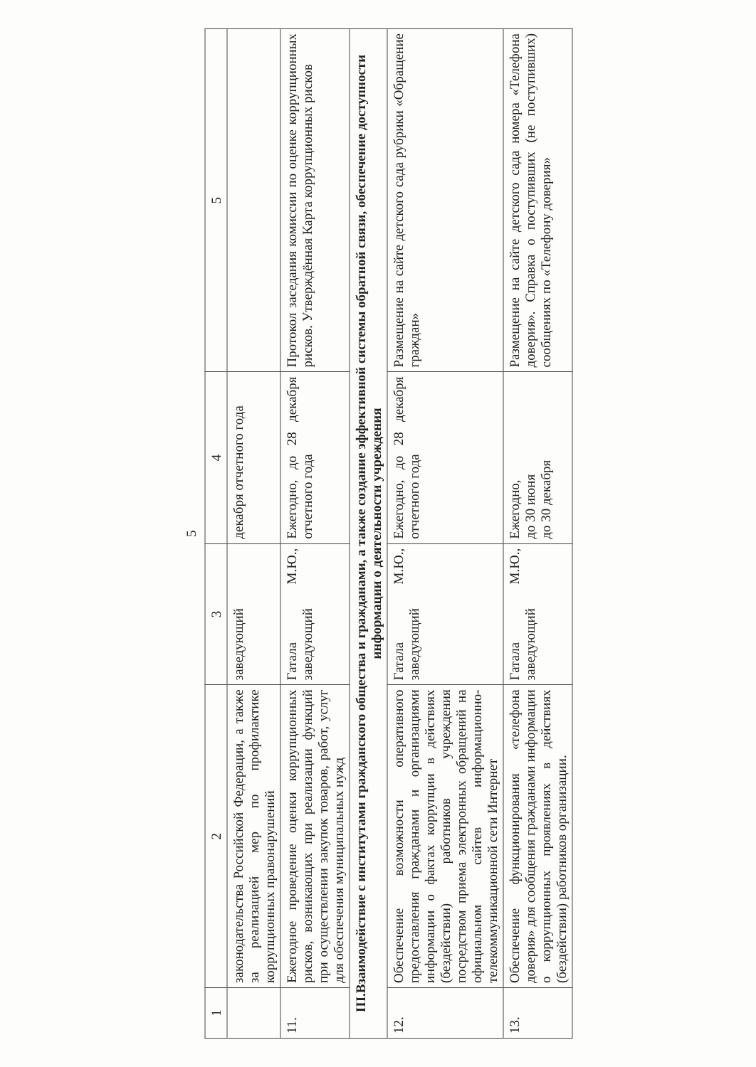5
| 1 | 2 | 3 | 4 | 5 |
| --- | --- | --- | --- | --- |
| | законодательства Российской Федерации, а также за реализацией мер по профилактике коррупционных правонарушений | заведующий | декабря отчетного года | |
| 11. | Ежегодное проведение оценки коррупционных рисков, возникающих при реализации функций при осуществлении закупок товаров, работ, услуг для обеспечения муниципальных нужд | Гатала М.Ю., заведующий | Ежегодно, до 28 декабря отчетного года | Протокол заседания комиссии по оценке коррупционных рисков. Утверждённая Карта коррупционных рисков |
| III.Взаимодействие с институтами гражданского общества и гражданами, а также создание эффективной системы обратной связи, обеспечение доступности информации о деятельности учреждения | | | | |
| 12. | Обеспечение возможности оперативного предоставления гражданами и организациями информации о фактах коррупции в действиях (бездействии) работников учреждения посредством приема электронных обращений на официальном сайтев информационно-телекоммуникационной сети Интернет | Гатала М.Ю., заведующий | Ежегодно, до 28 декабря отчетного года | Размещение на сайте детского сада рубрики «Обращение граждан» |
| 13. | Обеспечение функционирования «телефона доверия» для сообщения гражданами информации о коррупционных проявлениях в действиях (бездействии) работников организации. | Гатала М.Ю., заведующий | Ежегодно, до 30 июня до 30 декабря | Размещение на сайте детского сада номера «Телефона доверия». Справка о поступивших (не поступивших) сообщениях по «Телефону доверия» |